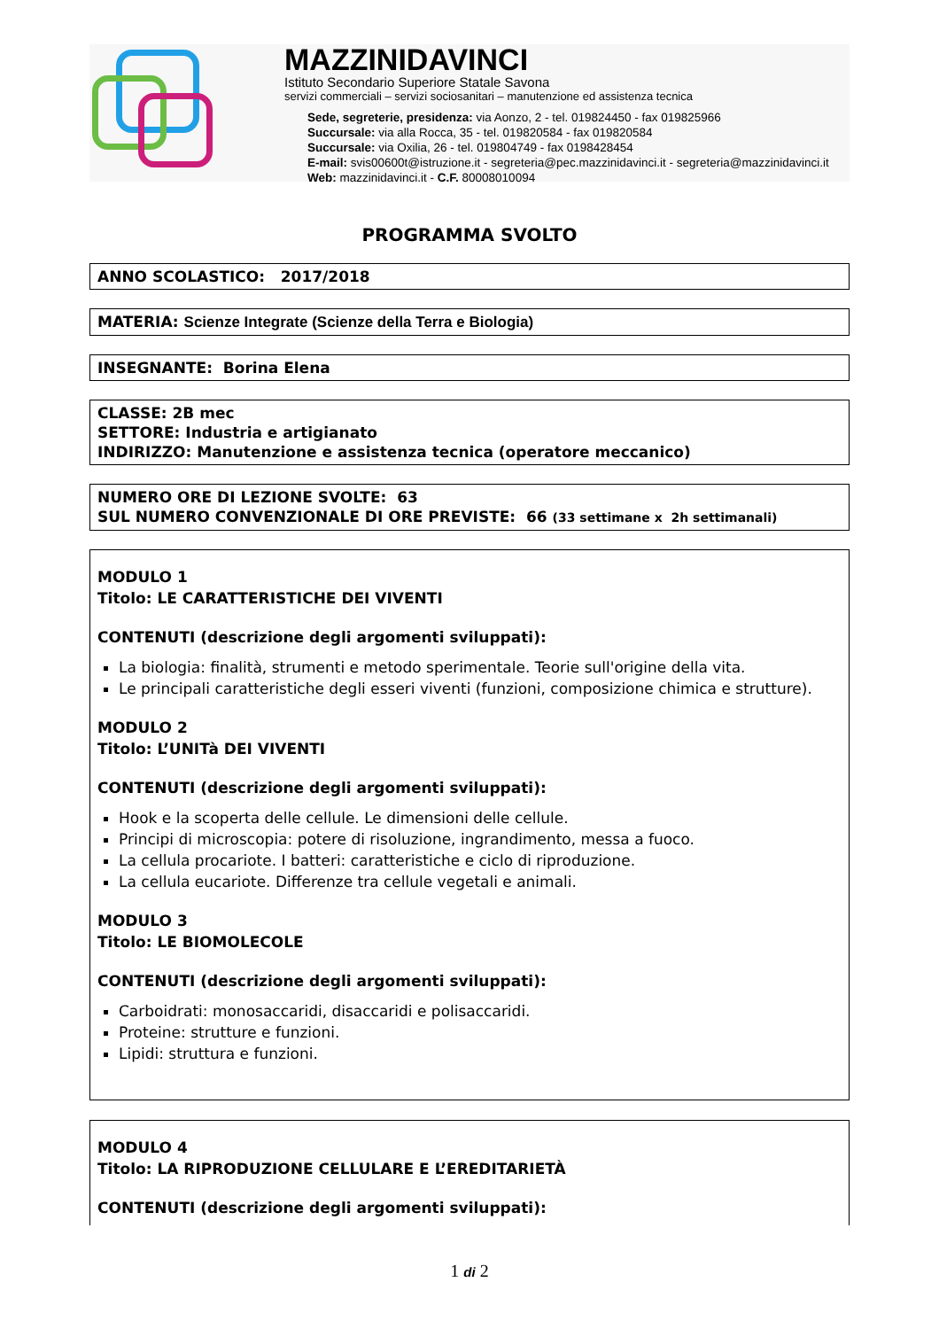MAZZINIDAVINCI
Istituto Secondario Superiore Statale Savona
servizi commerciali – servizi sociosanitari – manutenzione ed assistenza tecnica
Sede, segreterie, presidenza: via Aonzo, 2 - tel. 019824450 - fax 019825966
Succursale: via alla Rocca, 35 - tel. 019820584 - fax 019820584
Succursale: via Oxilia, 26 - tel. 019804749 - fax 0198428454
E-mail: svis00600t@istruzione.it - segreteria@pec.mazzinidavinci.it - segreteria@mazzinidavinci.it
Web: mazzinidavinci.it - C.F. 80008010094
PROGRAMMA SVOLTO
ANNO SCOLASTICO: 2017/2018
MATERIA: Scienze Integrate (Scienze della Terra e Biologia)
INSEGNANTE: Borina Elena
CLASSE: 2B mec
SETTORE: Industria e artigianato
INDIRIZZO: Manutenzione e assistenza tecnica (operatore meccanico)
NUMERO ORE DI LEZIONE SVOLTE: 63
SUL NUMERO CONVENZIONALE DI ORE PREVISTE: 66 (33 settimane x 2h settimanali)
MODULO 1
Titolo: LE CARATTERISTICHE DEI VIVENTI
CONTENUTI (descrizione degli argomenti sviluppati):
La biologia: finalità, strumenti e metodo sperimentale. Teorie sull'origine della vita.
Le principali caratteristiche degli esseri viventi (funzioni, composizione chimica e strutture).
MODULO 2
Titolo: L’UNITà DEI VIVENTI
CONTENUTI (descrizione degli argomenti sviluppati):
Hook e la scoperta delle cellule. Le dimensioni delle cellule.
Principi di microscopia: potere di risoluzione, ingrandimento, messa a fuoco.
La cellula procariote. I batteri: caratteristiche e ciclo di riproduzione.
La cellula eucariote. Differenze tra cellule vegetali e animali.
MODULO 3
Titolo: LE BIOMOLECOLE
CONTENUTI (descrizione degli argomenti sviluppati):
Carboidrati: monosaccaridi, disaccaridi e polisaccaridi.
Proteine: strutture e funzioni.
Lipidi: struttura e funzioni.
MODULO 4
Titolo: LA RIPRODUZIONE CELLULARE E L’EREDITARIETÀ
CONTENUTI (descrizione degli argomenti sviluppati):
1 di 2